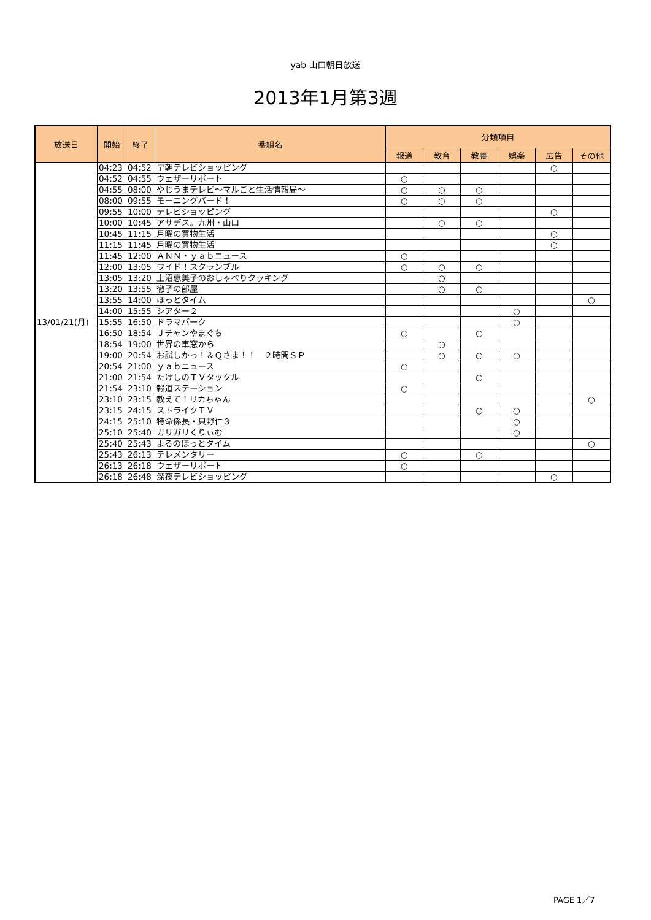yab 山口朝日放送
2013年1月第3週
| 放送日 | 開始 | 終了 | 番組名 | 分類項目 | | | | | |
| --- | --- | --- | --- | --- | --- | --- | --- | --- | --- |
| | | | | 報道 | 教育 | 教養 | 娯楽 | 広告 | その他 |
| 13/01/21(月) | 04:23 | 04:52 | 早朝テレビショッピング | | | | | ○ | |
| | 04:52 | 04:55 | ウェザーリポート | ○ | | | | | |
| | 04:55 | 08:00 | やじうまテレビ～マルごと生活情報局～ | ○ | ○ | ○ | | | |
| | 08:00 | 09:55 | モーニングバード！ | ○ | ○ | ○ | | | |
| | 09:55 | 10:00 | テレビショッピング | | | | | ○ | |
| | 10:00 | 10:45 | アサデス。九州・山口 | | ○ | ○ | | | |
| | 10:45 | 11:15 | 月曜の買物生活 | | | | | ○ | |
| | 11:15 | 11:45 | 月曜の買物生活 | | | | | ○ | |
| | 11:45 | 12:00 | ＡＮＮ・ｙａｂニュース | ○ | | | | | |
| | 12:00 | 13:05 | ワイド！スクランブル | ○ | ○ | ○ | | | |
| | 13:05 | 13:20 | 上沼恵美子のおしゃべりクッキング | | ○ | | | | |
| | 13:20 | 13:55 | 徹子の部屋 | | ○ | ○ | | | |
| | 13:55 | 14:00 | ほっとタイム | | | | | | ○ |
| | 14:00 | 15:55 | シアター２ | | | | ○ | | |
| | 15:55 | 16:50 | ドラマパーク | | | | ○ | | |
| | 16:50 | 18:54 | Ｊチャンやまぐち | ○ | | ○ | | | |
| | 18:54 | 19:00 | 世界の車窓から | | ○ | | | | |
| | 19:00 | 20:54 | お試しかっ！＆Ｑさま！！ ２時間ＳＰ | | ○ | ○ | ○ | | |
| | 20:54 | 21:00 | ｙａｂニュース | ○ | | | | | |
| | 21:00 | 21:54 | たけしのＴＶタックル | | | ○ | | | |
| | 21:54 | 23:10 | 報道ステーション | ○ | | | | | |
| | 23:10 | 23:15 | 教えて！リカちゃん | | | | | | ○ |
| | 23:15 | 24:15 | ストライクＴＶ | | | ○ | ○ | | |
| | 24:15 | 25:10 | 特命係長・只野仁３ | | | | ○ | | |
| | 25:10 | 25:40 | ガリガリくりぃむ | | | | ○ | | |
| | 25:40 | 25:43 | よるのほっとタイム | | | | | | ○ |
| | 25:43 | 26:13 | テレメンタリー | ○ | | ○ | | | |
| | 26:13 | 26:18 | ウェザーリポート | ○ | | | | | |
| | 26:18 | 26:48 | 深夜テレビショッピング | | | | | ○ | |
PAGE 1／7